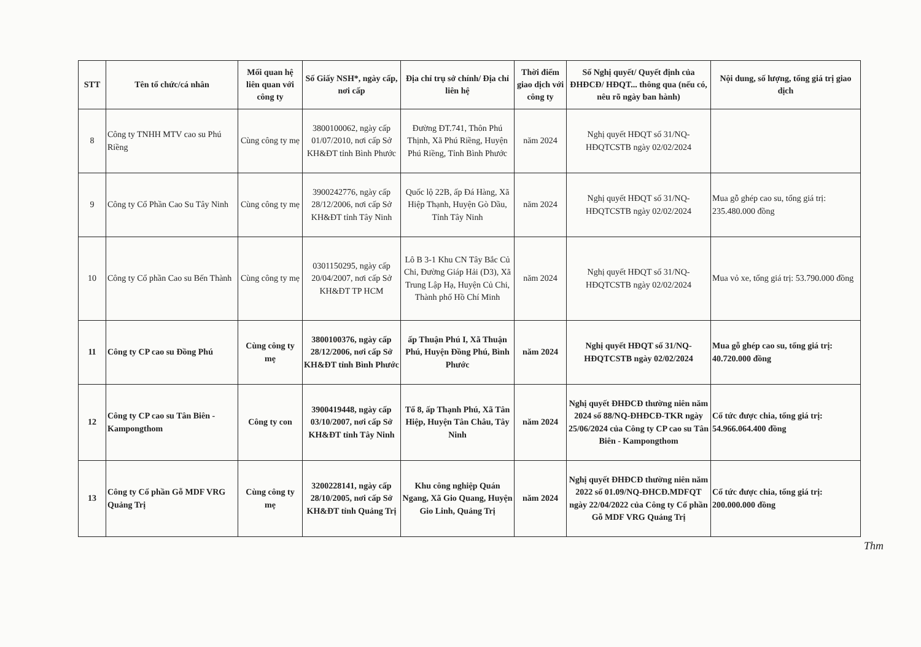| STT | Tên tổ chức/cá nhân | Mối quan hệ liên quan với công ty | Số Giấy NSH*, ngày cấp, nơi cấp | Địa chỉ trụ sở chính/ Địa chỉ liên hệ | Thời điểm giao dịch với công ty | Số Nghị quyết/ Quyết định của ĐHĐCĐ/ HĐQT... thông qua (nếu có, nêu rõ ngày ban hành) | Nội dung, số lượng, tổng giá trị giao dịch |
| --- | --- | --- | --- | --- | --- | --- | --- |
| 8 | Công ty TNHH MTV cao su Phú Riềng | Cùng công ty mẹ | 3800100062, ngày cấp 01/07/2010, nơi cấp Sở KH&ĐT tỉnh Bình Phước | Đường ĐT.741, Thôn Phú Thịnh, Xã Phú Riềng, Huyện Phú Riềng, Tỉnh Bình Phước | năm 2024 | Nghị quyết HĐQT số 31/NQ-HĐQTCSTB ngày 02/02/2024 | |
| 9 | Công ty Cổ Phần Cao Su Tây Ninh | Cùng công ty mẹ | 3900242776, ngày cấp 28/12/2006, nơi cấp Sở KH&ĐT tỉnh Tây Ninh | Quốc lộ 22B, ấp Đá Hàng, Xã Hiệp Thạnh, Huyện Gò Dầu, Tỉnh Tây Ninh | năm 2024 | Nghị quyết HĐQT số 31/NQ-HĐQTCSTB ngày 02/02/2024 | Mua gỗ ghép cao su, tổng giá trị: 235.480.000 đồng |
| 10 | Công ty Cổ phần Cao su Bến Thành | Cùng công ty mẹ | 0301150295, ngày cấp 20/04/2007, nơi cấp Sở KH&ĐT TP HCM | Lô B 3-1 Khu CN Tây Bắc Củ Chi, Đường Giáp Hải (D3), Xã Trung Lập Hạ, Huyện Củ Chi, Thành phố Hồ Chí Minh | năm 2024 | Nghị quyết HĐQT số 31/NQ-HĐQTCSTB ngày 02/02/2024 | Mua vỏ xe, tổng giá trị: 53.790.000 đồng |
| 11 | Công ty CP cao su Đồng Phú | Cùng công ty mẹ | 3800100376, ngày cấp 28/12/2006, nơi cấp Sở KH&ĐT tỉnh Bình Phước | ấp Thuận Phú I, Xã Thuận Phú, Huyện Đồng Phú, Bình Phước | năm 2024 | Nghị quyết HĐQT số 31/NQ-HĐQTCSTB ngày 02/02/2024 | Mua gỗ ghép cao su, tổng giá trị: 40.720.000 đồng |
| 12 | Công ty CP cao su Tân Biên - Kampongthom | Công ty con | 3900419448, ngày cấp 03/10/2007, nơi cấp Sở KH&ĐT tỉnh Tây Ninh | Tổ 8, ấp Thạnh Phú, Xã Tân Hiệp, Huyện Tân Châu, Tây Ninh | năm 2024 | Nghị quyết ĐHĐCĐ thường niên năm 2024 số 88/NQ-ĐHĐCĐ-TKR ngày 25/06/2024 của Công ty CP cao su Tân Biên - Kampongthom | Cổ tức được chia, tổng giá trị: 54.966.064.400 đồng |
| 13 | Công ty Cổ phần Gỗ MDF VRG Quảng Trị | Cùng công ty mẹ | 3200228141, ngày cấp 28/10/2005, nơi cấp Sở KH&ĐT tỉnh Quảng Trị | Khu công nghiệp Quán Ngang, Xã Gio Quang, Huyện Gio Linh, Quảng Trị | năm 2024 | Nghị quyết ĐHĐCĐ thường niên năm 2022 số 01.09/NQ-ĐHCĐ.MDFQT ngày 22/04/2022 của Công ty Cổ phần Gỗ MDF VRG Quảng Trị | Cổ tức được chia, tổng giá trị: 200.000.000 đồng |
Thm